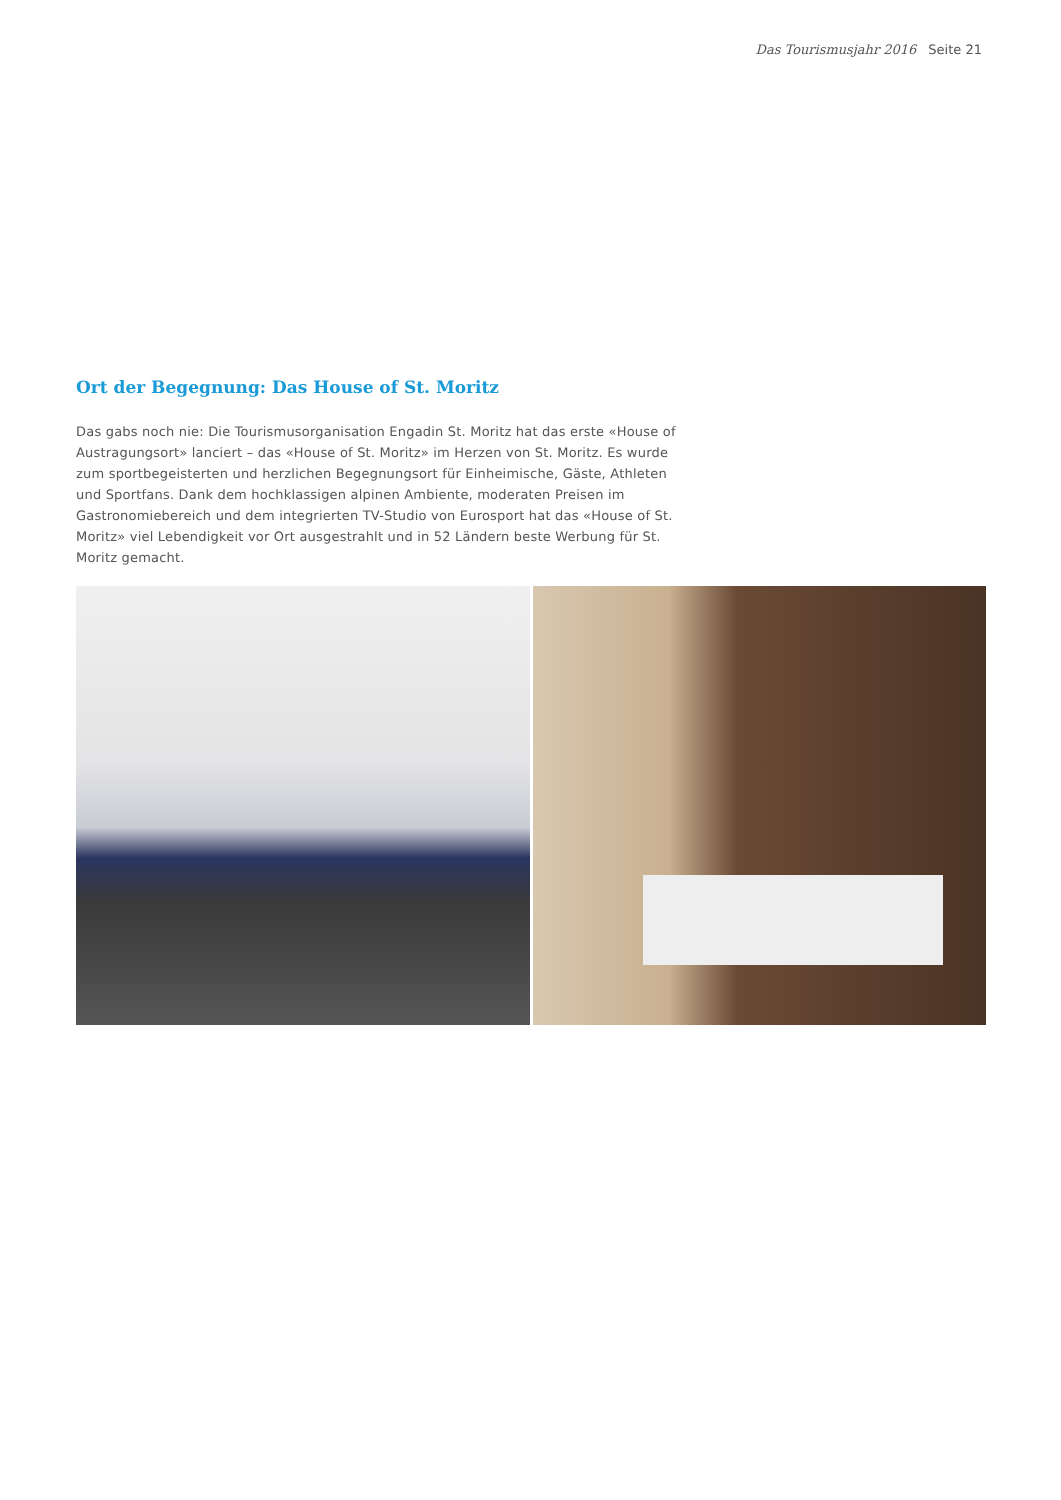Das Tourismusjahr 2016 Seite 21
Ort der Begegnung: Das House of St. Moritz
Das gabs noch nie: Die Tourismusorganisation Engadin St. Moritz hat das erste «House of Austragungsort» lanciert – das «House of St. Moritz» im Herzen von St. Moritz. Es wurde zum sportbegeisterten und herzlichen Begegnungsort für Einheimische, Gäste, Athleten und Sportfans. Dank dem hochklassigen alpinen Ambiente, moderaten Preisen im Gastronomiebereich und dem integrierten TV-Studio von Eurosport hat das «House of St. Moritz» viel Lebendigkeit vor Ort ausgestrahlt und in 52 Ländern beste Werbung für St. Moritz gemacht.